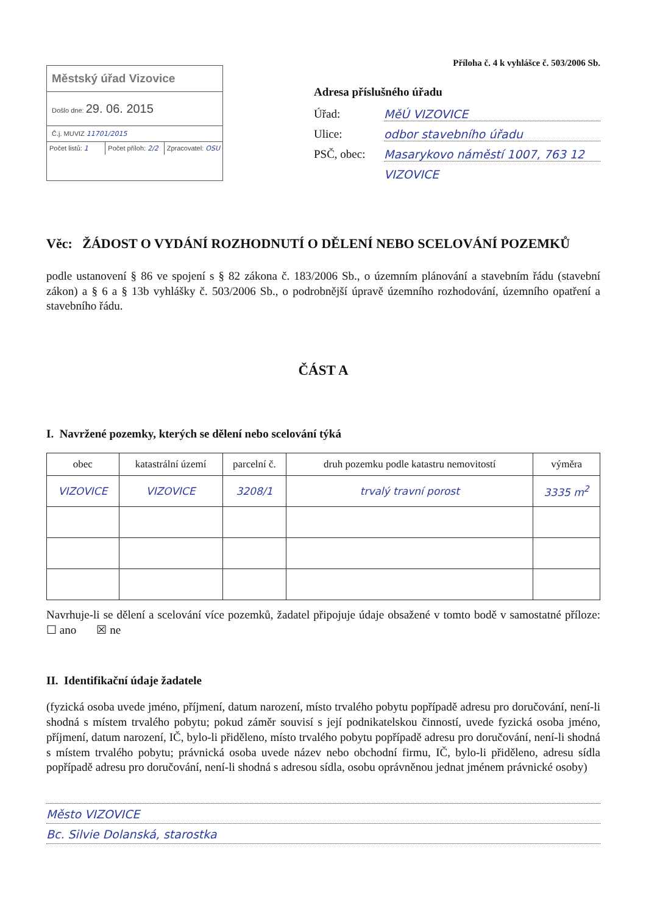Městský úřad Vizovice
Došlo dne: 29. 06. 2015
Č.j. MUVIZ 11701/2015
Počet listů: 1 Počet příloh: 2/2 Zpracovatel: OSU
Příloha č. 4 k vyhlášce č. 503/2006 Sb.
Adresa příslušného úřadu
Úřad: MěÚ VIZOVICE
Ulice: odbor stavebního úřadu
PSČ, obec: Masarykovo náměstí 1007, 763 12
VIZOVICE
Věc: ŽÁDOST O VYDÁNÍ ROZHODNUTÍ O DĚLENÍ NEBO SCELOVÁNÍ POZEMKŮ
podle ustanovení § 86 ve spojení s § 82 zákona č. 183/2006 Sb., o územním plánování a stavebním řádu (stavební zákon) a § 6 a § 13b vyhlášky č. 503/2006 Sb., o podrobnější úpravě územního rozhodování, územního opatření a stavebního řádu.
ČÁST A
I. Navržené pozemky, kterých se dělení nebo scelování týká
| obec | katastrální území | parcelní č. | druh pozemku podle katastru nemovitostí | výměra |
| --- | --- | --- | --- | --- |
| VIZOVICE | VIZOVICE | 3208/1 | trvalý travní porost | 3335 m<sup>2</sup> |
Navrhuje-li se dělení a scelování více pozemků, žadatel připojuje údaje obsažené v tomto bodě v samostatné příloze: ☐ ano ☒ ne
II. Identifikační údaje žadatele
(fyzická osoba uvede jméno, příjmení, datum narození, místo trvalého pobytu popřípadě adresu pro doručování, není-li shodná s místem trvalého pobytu; pokud záměr souvisí s její podnikatelskou činností, uvede fyzická osoba jméno, příjmení, datum narození, IČ, bylo-li přiděleno, místo trvalého pobytu popřípadě adresu pro doručování, není-li shodná s místem trvalého pobytu; právnická osoba uvede název nebo obchodní firmu, IČ, bylo-li přiděleno, adresu sídla popřípadě adresu pro doručování, není-li shodná s adresou sídla, osobu oprávněnou jednat jménem právnické osoby)
Město VIZOVICE
Bc. Silvie Dolanská, starostka